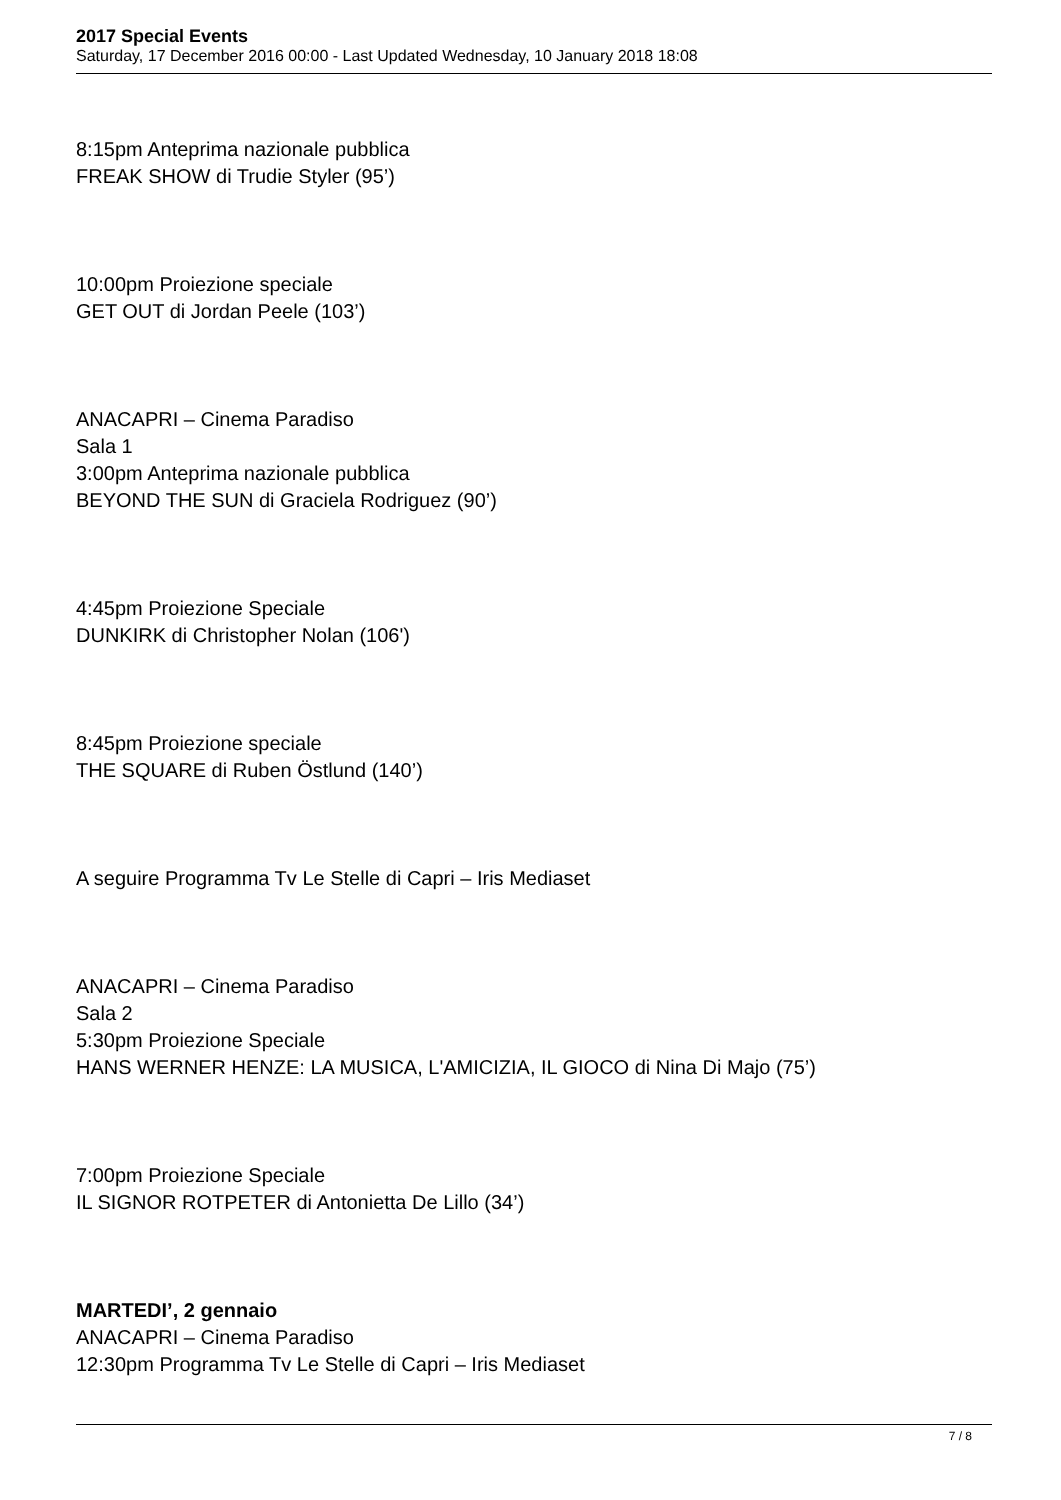2017 Special Events
Saturday, 17 December 2016 00:00 - Last Updated Wednesday, 10 January 2018 18:08
8:15pm Anteprima nazionale pubblica
FREAK SHOW di Trudie Styler (95’)
10:00pm Proiezione speciale
GET OUT di Jordan Peele (103’)
ANACAPRI – Cinema Paradiso
Sala 1
3:00pm Anteprima nazionale pubblica
BEYOND THE SUN di Graciela Rodriguez (90’)
4:45pm Proiezione Speciale
DUNKIRK di Christopher Nolan (106')
8:45pm Proiezione speciale
THE SQUARE di Ruben Östlund (140’)
A seguire Programma Tv Le Stelle di Capri – Iris Mediaset
ANACAPRI – Cinema Paradiso
Sala 2
5:30pm Proiezione Speciale
HANS WERNER HENZE: LA MUSICA, L'AMICIZIA, IL GIOCO di Nina Di Majo (75’)
7:00pm Proiezione Speciale
IL SIGNOR ROTPETER di Antonietta De Lillo (34’)
MARTEDI’, 2 gennaio
ANACAPRI – Cinema Paradiso
12:30pm Programma Tv Le Stelle di Capri – Iris Mediaset
7 / 8